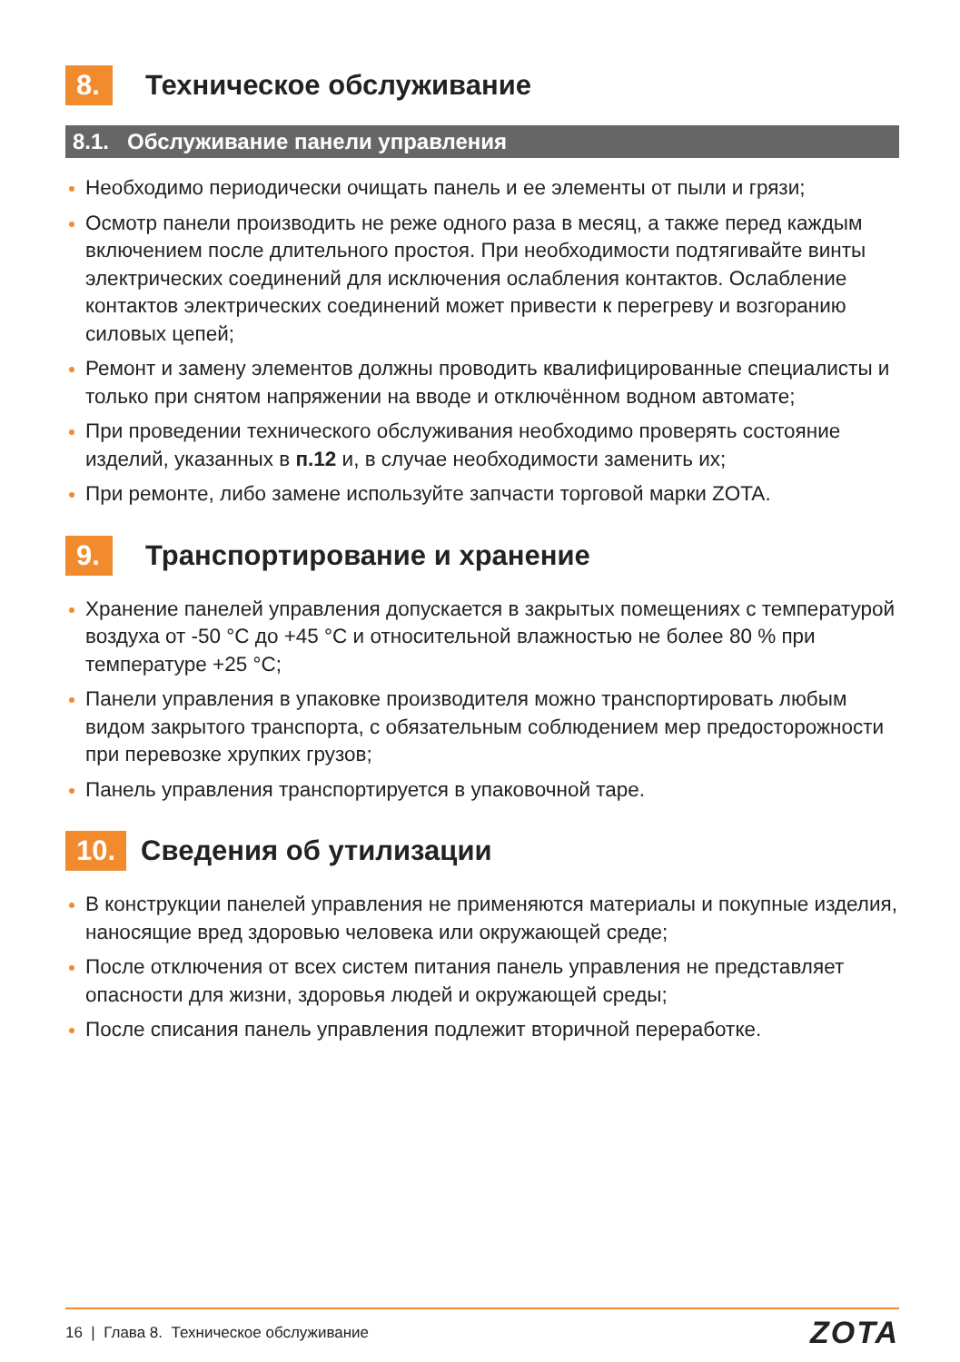8. Техническое обслуживание
8.1. Обслуживание панели управления
Необходимо периодически очищать панель и ее элементы от пыли и грязи;
Осмотр панели производить не реже одного раза в месяц, а также перед каждым включением после длительного простоя. При необходимости подтягивайте винты электрических соединений для исключения ослабления контактов. Ослабление контактов электрических соединений может привести к перегреву и возгоранию силовых цепей;
Ремонт и замену элементов должны проводить квалифицированные специалисты и только при снятом напряжении на вводе и отключённом водном автомате;
При проведении технического обслуживания необходимо проверять состояние изделий, указанных в п.12 и, в случае необходимости заменить их;
При ремонте, либо замене используйте запчасти торговой марки ZOTA.
9. Транспортирование и хранение
Хранение панелей управления допускается в закрытых помещениях с температурой воздуха от -50 °С до +45 °С и относительной влажностью не более 80 % при температуре +25 °С;
Панели управления в упаковке производителя можно транспортировать любым видом закрытого транспорта, с обязательным соблюдением мер предосторожности при перевозке хрупких грузов;
Панель управления транспортируется в упаковочной таре.
10. Сведения об утилизации
В конструкции панелей управления не применяются материалы и покупные изделия, наносящие вред здоровью человека или окружающей среде;
После отключения от всех систем питания панель управления не представляет опасности для жизни, здоровья людей и окружающей среды;
После списания панель управления подлежит вторичной переработке.
16 | Глава 8. Техническое обслуживание ZOTA